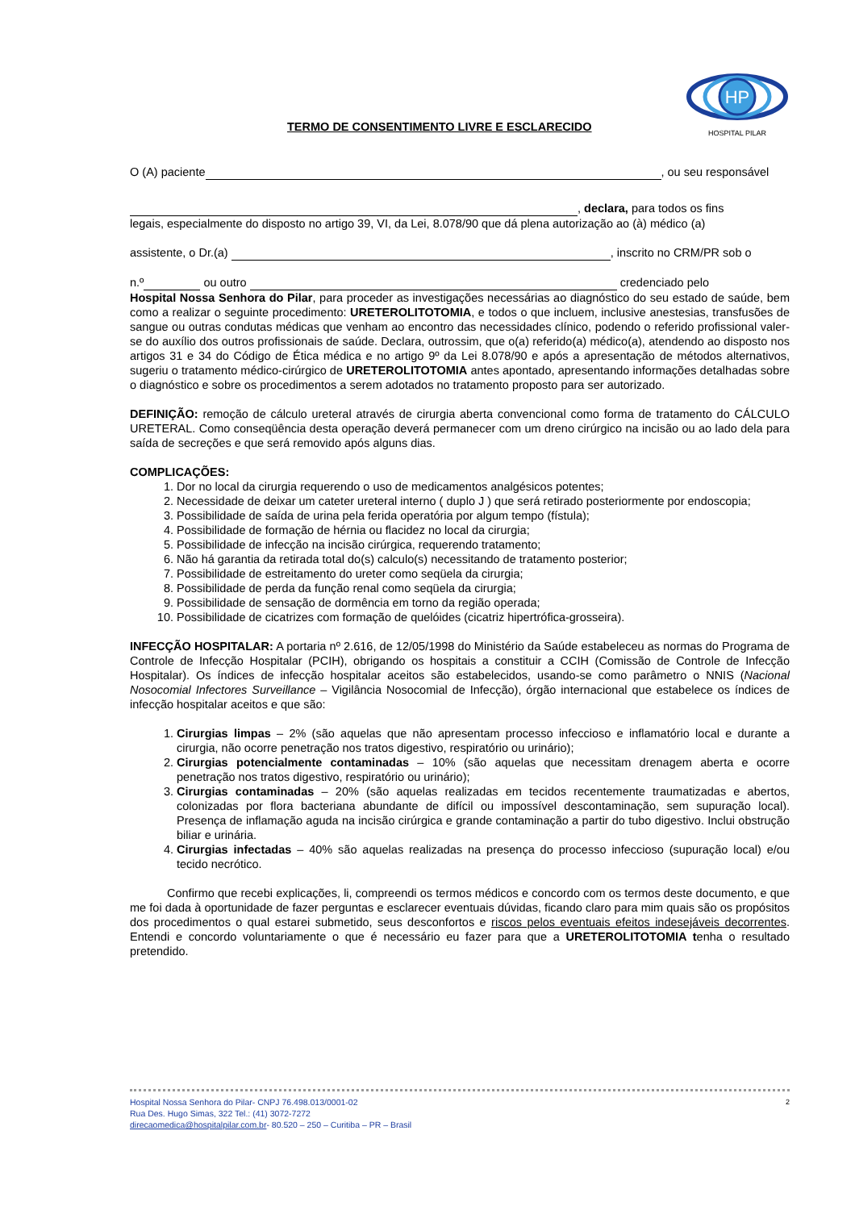TERMO DE CONSENTIMENTO LIVRE E ESCLARECIDO
HP
HOSPITAL PILAR
O (A) paciente , ou seu responsável
, declara, para todos os fins
legais, especialmente do disposto no artigo 39, VI, da Lei, 8.078/90 que dá plena autorização ao (à) médico (a)
assistente, o Dr.(a) , inscrito no CRM/PR sob o
n.º ou outro credenciado pelo
Hospital Nossa Senhora do Pilar, para proceder as investigações necessárias ao diagnóstico do seu estado de saúde, bem como a realizar o seguinte procedimento: URETEROLITOTOMIA, e todos o que incluem, inclusive anestesias, transfusões de sangue ou outras condutas médicas que venham ao encontro das necessidades clínico, podendo o referido profissional valer-se do auxílio dos outros profissionais de saúde. Declara, outrossim, que o(a) referido(a) médico(a), atendendo ao disposto nos artigos 31 e 34 do Código de Ética médica e no artigo 9º da Lei 8.078/90 e após a apresentação de métodos alternativos, sugeriu o tratamento médico-cirúrgico de URETEROLITOTOMIA antes apontado, apresentando informações detalhadas sobre o diagnóstico e sobre os procedimentos a serem adotados no tratamento proposto para ser autorizado.
DEFINIÇÃO: remoção de cálculo ureteral através de cirurgia aberta convencional como forma de tratamento do CÁLCULO URETERAL. Como conseqüência desta operação deverá permanecer com um dreno cirúrgico na incisão ou ao lado dela para saída de secreções e que será removido após alguns dias.
COMPLICAÇÕES:
1. Dor no local da cirurgia requerendo o uso de medicamentos analgésicos potentes;
2. Necessidade de deixar um cateter ureteral interno ( duplo J ) que será retirado posteriormente por endoscopia;
3. Possibilidade de saída de urina pela ferida operatória por algum tempo (fístula);
4. Possibilidade de formação de hérnia ou flacidez no local da cirurgia;
5. Possibilidade de infecção na incisão cirúrgica, requerendo tratamento;
6. Não há garantia da retirada total do(s) calculo(s) necessitando de tratamento posterior;
7. Possibilidade de estreitamento do ureter como seqüela da cirurgia;
8. Possibilidade de perda da função renal como seqüela da cirurgia;
9. Possibilidade de sensação de dormência em torno da região operada;
10. Possibilidade de cicatrizes com formação de quelóides (cicatriz hipertrófica-grosseira).
INFECÇÃO HOSPITALAR: A portaria nº 2.616, de 12/05/1998 do Ministério da Saúde estabeleceu as normas do Programa de Controle de Infecção Hospitalar (PCIH), obrigando os hospitais a constituir a CCIH (Comissão de Controle de Infecção Hospitalar). Os índices de infecção hospitalar aceitos são estabelecidos, usando-se como parâmetro o NNIS (Nacional Nosocomial Infectores Surveillance – Vigilância Nosocomial de Infecção), órgão internacional que estabelece os índices de infecção hospitalar aceitos e que são:
1. Cirurgias limpas – 2% (são aquelas que não apresentam processo infeccioso e inflamatório local e durante a cirurgia, não ocorre penetração nos tratos digestivo, respiratório ou urinário);
2. Cirurgias potencialmente contaminadas – 10% (são aquelas que necessitam drenagem aberta e ocorre penetração nos tratos digestivo, respiratório ou urinário);
3. Cirurgias contaminadas – 20% (são aquelas realizadas em tecidos recentemente traumatizadas e abertos, colonizadas por flora bacteriana abundante de difícil ou impossível descontaminação, sem supuração local). Presença de inflamação aguda na incisão cirúrgica e grande contaminação a partir do tubo digestivo. Inclui obstrução biliar e urinária.
4. Cirurgias infectadas – 40% são aquelas realizadas na presença do processo infeccioso (supuração local) e/ou tecido necrótico.
Confirmo que recebi explicações, li, compreendi os termos médicos e concordo com os termos deste documento, e que me foi dada à oportunidade de fazer perguntas e esclarecer eventuais dúvidas, ficando claro para mim quais são os propósitos dos procedimentos o qual estarei submetido, seus desconfortos e riscos pelos eventuais efeitos indesejáveis decorrentes. Entendi e concordo voluntariamente o que é necessário eu fazer para que a URETEROLITOTOMIA tenha o resultado pretendido.
2 Hospital Nossa Senhora do Pilar- CNPJ 76.498.013/0001-02
Rua Des. Hugo Simas, 322 Tel.: (41) 3072-7272
direcaomedica@hospitalpilar.com.br- 80.520 – 250 – Curitiba – PR – Brasil